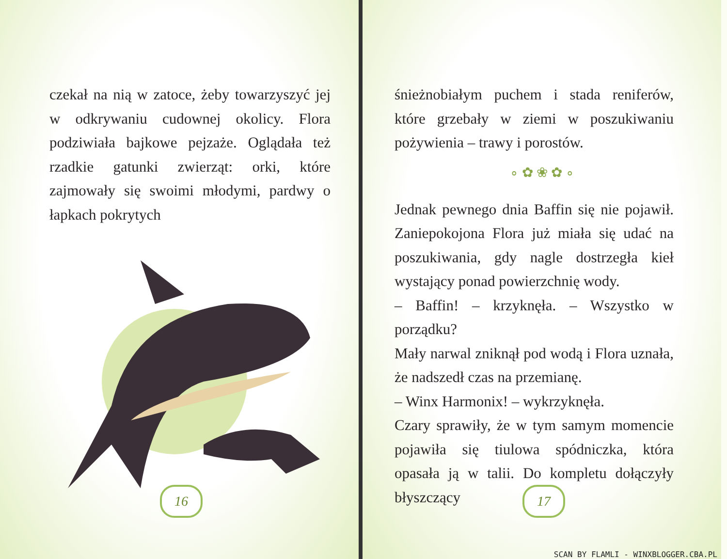czekał na nią w zatoce, żeby towarzyszyć jej w odkrywaniu cudownej okolicy. Flora podziwiała bajkowe pejzaże. Oglądała też rzadkie gatunki zwierząt: orki, które zajmowały się swoimi młodymi, pardwy o łapkach pokrytych
16
śnieżnobiałym puchem i stada reniferów, które grzebały w ziemi w poszukiwaniu pożywienia – trawy i porostów.
∘ ✿ ❀ ✿ ∘
Jednak pewnego dnia Baffin się nie pojawił. Zaniepokojona Flora już miała się udać na poszukiwania, gdy nagle dostrzegła kieł wystający ponad powierzchnię wody.
– Baffin! – krzyknęła. – Wszystko w porządku?
Mały narwal zniknął pod wodą i Flora uznała, że nadszedł czas na przemianę.
– Winx Harmonix! – wykrzyknęła.
Czary sprawiły, że w tym samym momencie pojawiła się tiulowa spódniczka, która opasała ją w talii. Do kompletu dołączyły błyszczący
17
SCAN BY FLAMLI - WINXBLOGGER.CBA.PL